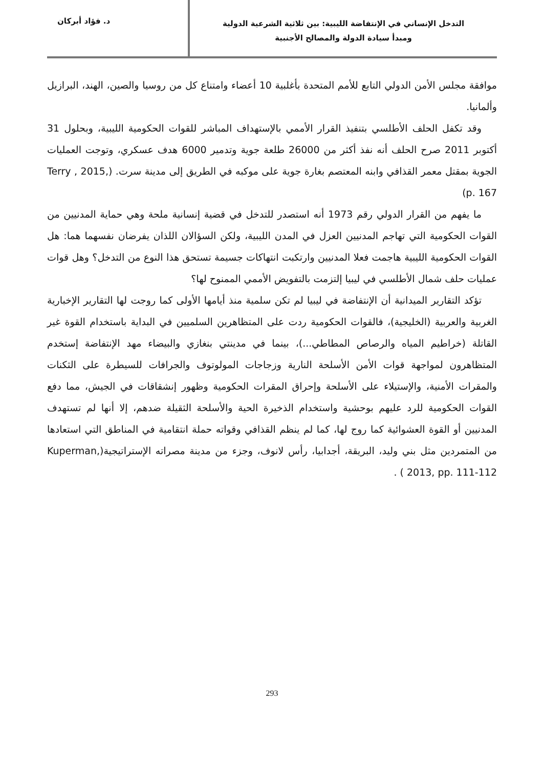التدخل الإنساني في الإنتفاضة الليبية: بين ثلاثية الشرعية الدولية
ومبدأ سيادة الدولة والمصالح الأجنبية
د. فؤاد أبركان
موافقة مجلس الأمن الدولي التابع للأمم المتحدة بأغلبية 10 أعضاء وامتناع كل من روسيا والصين، الهند، البرازيل وألمانيا.
وقد تكفل الحلف الأطلسي بتنفيذ القرار الأممي بالإستهداف المباشر للقوات الحكومية الليبية، وبحلول 31 أكتوبر 2011 صرح الحلف أنه نفذ أكثر من 26000 طلعة جوية وتدمير 6000 هدف عسكري، وتوجت العمليات الجوية بمقتل معمر القذافي وابنه المعتصم بغارة جوية على موكبه في الطريق إلى مدينة سرت. (Terry , 2015, p. 167)
ما يفهم من القرار الدولي رقم 1973 أنه استصدر للتدخل في قضية إنسانية ملحة وهي حماية المدنيين من القوات الحكومية التي تهاجم المدنيين العزل في المدن الليبية، ولكن السؤالان اللذان يفرضان نفسهما هما: هل القوات الحكومية الليبية هاجمت فعلا المدنيين وارتكبت انتهاكات جسيمة تستحق هذا النوع من التدخل؟ وهل قوات عمليات حلف شمال الأطلسي في ليبيا إلتزمت بالتفويض الأممي الممنوح لها؟
تؤكد التقارير الميدانية أن الإنتفاضة في ليبيا لم تكن سلمية منذ أيامها الأولى كما روجت لها التقارير الإخبارية الغربية والعربية (الخليجية)، فالقوات الحكومية ردت على المتظاهرين السلميين في البداية باستخدام القوة غير القاتلة (خراطيم المياه والرصاص المطاطي...)، بينما في مدينتي بنغازي والبيضاء مهد الإنتفاضة إستخدم المتظاهرون لمواجهة قوات الأمن الأسلحة النارية وزجاجات المولوتوف والجرافات للسيطرة على الثكنات والمقرات الأمنية، والإستيلاء على الأسلحة وإحراق المقرات الحكومية وظهور إنشقاقات في الجيش، مما دفع القوات الحكومية للرد عليهم بوحشية واستخدام الذخيرة الحية والأسلحة الثقيلة ضدهم، إلا أنها لم تستهدف المدنيين أو القوة العشوائية كما روج لها، كما لم ينظم القذافي وقواته حملة انتقامية في المناطق التي استعادها من المتمردين مثل بني وليد، البريقة، أجدابيا، رأس لانوف، وجزء من مدينة مصراته الإستراتيجية(Kuperman, 2013, pp. 111-112 ) .
293